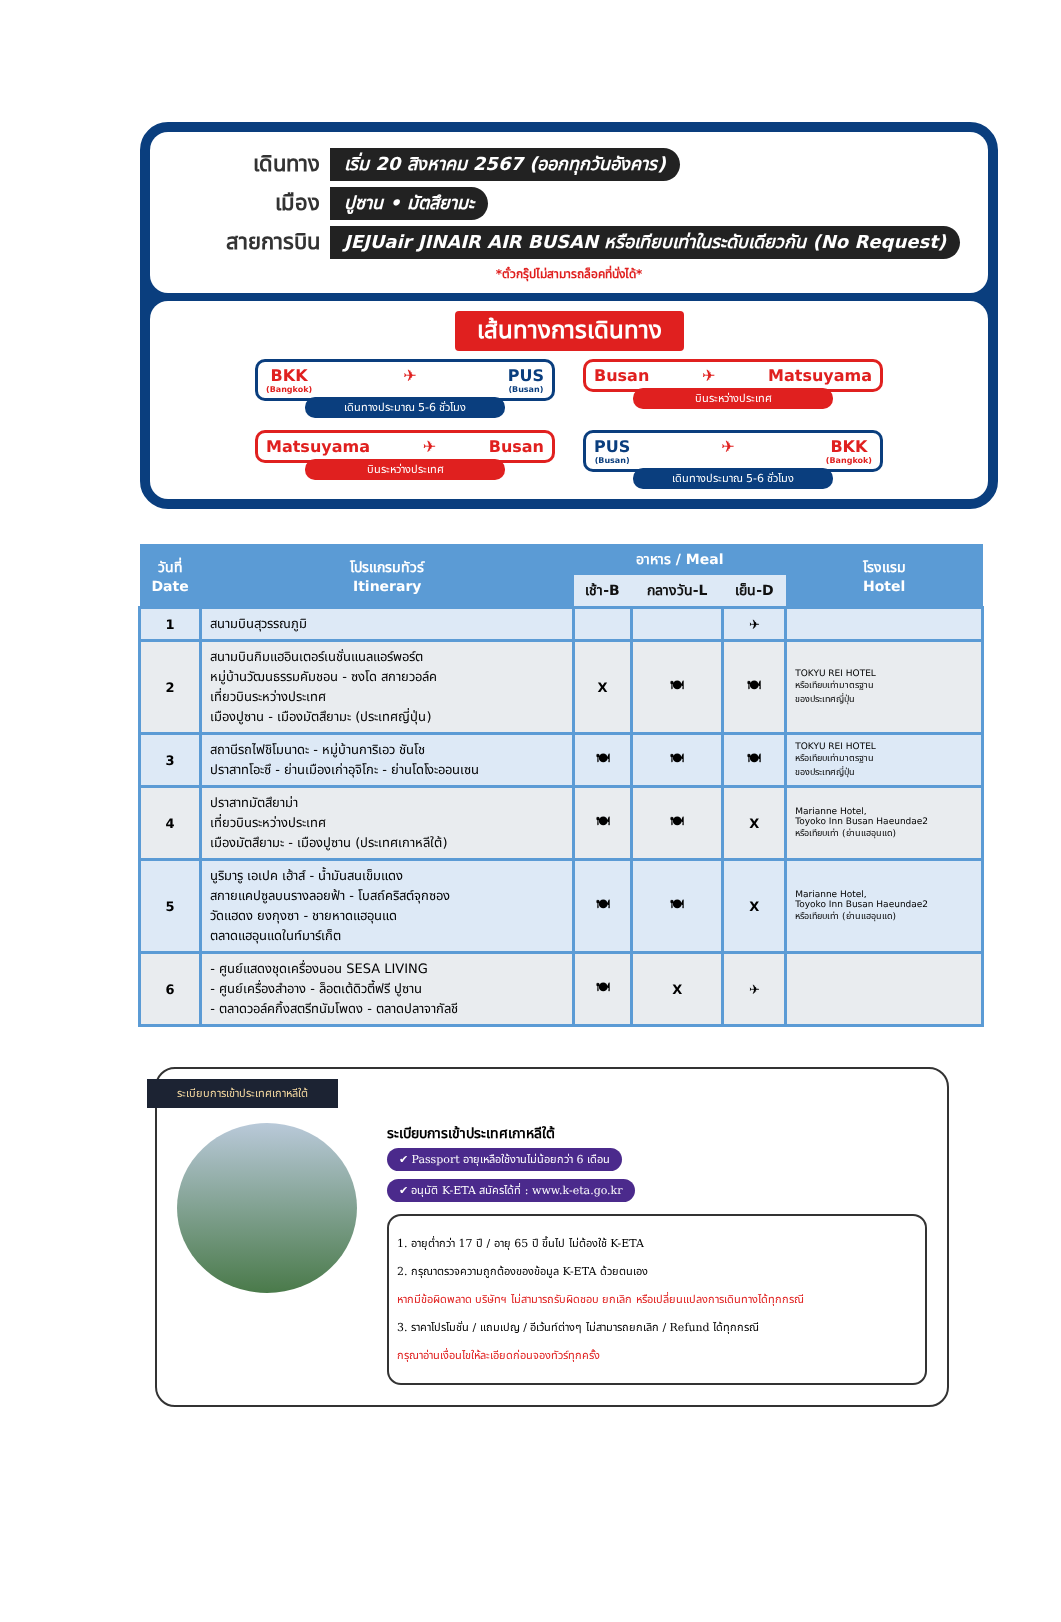เดินทาง
เริ่ม 20 สิงหาคม 2567 (ออกทุกวันอังคาร)
เมือง
ปูซาน • มัตสึยามะ
สายการบิน
JEJUair JINAIR AIR BUSAN หรือเทียบเท่าในระดับเดียวกัน (No Request)
*ตั๋วกรุ๊ปไม่สามารถล็อคที่นั่งได้*
เส้นทางการเดินทาง
BKK
(Bangkok) ✈ PUS
(Busan)
เดินทางประมาณ 5-6 ชั่วโมง
Busan ✈ Matsuyama
บินระหว่างประเทศ
Matsuyama ✈ Busan
บินระหว่างประเทศ
PUS
(Busan) ✈ BKK
(Bangkok)
เดินทางประมาณ 5-6 ชั่วโมง
| วันที่ Date | โปรแกรมทัวร์ Itinerary | อาหาร / Meal | | | โรงแรม Hotel |
| --- | --- | --- | --- | --- | --- |
| | | เช้า-B | กลางวัน-L | เย็น-D | |
| 1 | สนามบินสุวรรณภูมิ | | | ✈ | |
| 2 | สนามบินกิมแฮอินเตอร์เนชั่นแนลแอร์พอร์ต หมู่บ้านวัฒนธรรมคัมชอน - ซงโด สกายวอล์ค เที่ยวบินระหว่างประเทศ เมืองปูซาน - เมืองมัตสึยามะ (ประเทศญี่ปุ่น) | X | 🍽 | 🍽 | TOKYU REI HOTEL หรือเทียบเท่ามาตรฐาน ของประเทศญี่ปุ่น |
| 3 | สถานีรถไฟชิโมนาดะ - หมู่บ้านการิเอว ชันโช ปราสาทโอะซึ - ย่านเมืองเก่าอุจิโกะ - ย่านโดโงะออนเซน | 🍽 | 🍽 | 🍽 | TOKYU REI HOTEL หรือเทียบเท่ามาตรฐาน ของประเทศญี่ปุ่น |
| 4 | ปราสาทมัตสึยาม่า เที่ยวบินระหว่างประเทศ เมืองมัตสึยามะ - เมืองปูซาน (ประเทศเกาหลีใต้) | 🍽 | 🍽 | X | Marianne Hotel, Toyoko Inn Busan Haeundae2 หรือเทียบเท่า (ย่านแฮอุนแด) |
| 5 | นูริมารู เอเปค เฮ้าส์ - น้ำมันสนเข็มแดง สกายแคปซูลบนรางลอยฟ้า - โบสถ์คริสต์จุกซอง วัดแฮดง ยงกุงซา - ชายหาดแฮอุนแด ตลาดแฮอุนแดในท์มาร์เก็ต | 🍽 | 🍽 | X | Marianne Hotel, Toyoko Inn Busan Haeundae2 หรือเทียบเท่า (ย่านแฮอุนแด) |
| 6 | - ศูนย์แสดงชุดเครื่องนอน SESA LIVING - ศูนย์เครื่องสำอาง - ล็อตเต้ดิวตี้ฟรี ปูซาน - ตลาดวอล์คกิ้งสตรีทนัมโพดง - ตลาดปลาจากัลชี | 🍽 | X | ✈ | |
ระเบียบการเข้าประเทศเกาหลีใต้
ระเบียบการเข้าประเทศเกาหลีใต้
✔ Passport อายุเหลือใช้งานไม่น้อยกว่า 6 เดือน
✔ อนุมัติ K-ETA สมัครได้ที่ : www.k-eta.go.kr
1. อายุต่ำกว่า 17 ปี / อายุ 65 ปี ขึ้นไป ไม่ต้องใช้ K-ETA
2. กรุณาตรวจความถูกต้องของข้อมูล K-ETA ด้วยตนเอง
หากมีข้อผิดพลาด บริษัทฯ ไม่สามารถรับผิดชอบ ยกเลิก หรือเปลี่ยนแปลงการเดินทางได้ทุกกรณี
3. ราคาโปรโมชั่น / แถมเปญ / อีเว้นท์ต่างๆ ไม่สามารถยกเลิก / Refund ได้ทุกกรณี
กรุณาอ่านเงื่อนไขให้ละเอียดก่อนจองทัวร์ทุกครั้ง